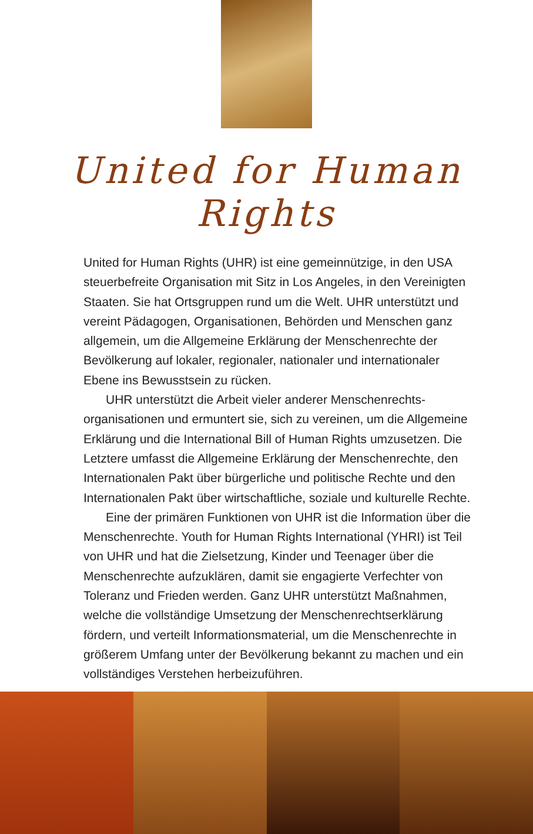United for Human Rights
United for Human Rights (UHR) ist eine gemeinnützige, in den USA steuerbefreite Organisation mit Sitz in Los Angeles, in den Vereinigten Staaten. Sie hat Ortsgruppen rund um die Welt. UHR unterstützt und vereint Pädagogen, Organisationen, Behörden und Menschen ganz allgemein, um die Allgemeine Erklärung der Menschenrechte der Bevölkerung auf lokaler, regionaler, nationaler und internationaler Ebene ins Bewusstsein zu rücken.
UHR unterstützt die Arbeit vieler anderer Menschenrechts­organisationen und ermuntert sie, sich zu vereinen, um die Allgemeine Erklärung und die International Bill of Human Rights umzusetzen. Die Letztere umfasst die Allgemeine Erklärung der Menschenrechte, den Internationalen Pakt über bürgerliche und politische Rechte und den Internationalen Pakt über wirtschaftliche, soziale und kulturelle Rechte.
Eine der primären Funktionen von UHR ist die Information über die Menschenrechte. Youth for Human Rights International (YHRI) ist Teil von UHR und hat die Zielsetzung, Kinder und Teenager über die Menschenrechte aufzuklären, damit sie engagierte Verfechter von Toleranz und Frieden werden. Ganz UHR unterstützt Maßnahmen, welche die vollständige Umsetzung der Menschenrechtserklärung fördern, und verteilt Informationsmaterial, um die Menschenrechte in größerem Umfang unter der Bevölkerung bekannt zu machen und ein vollständiges Verstehen herbeizuführen.